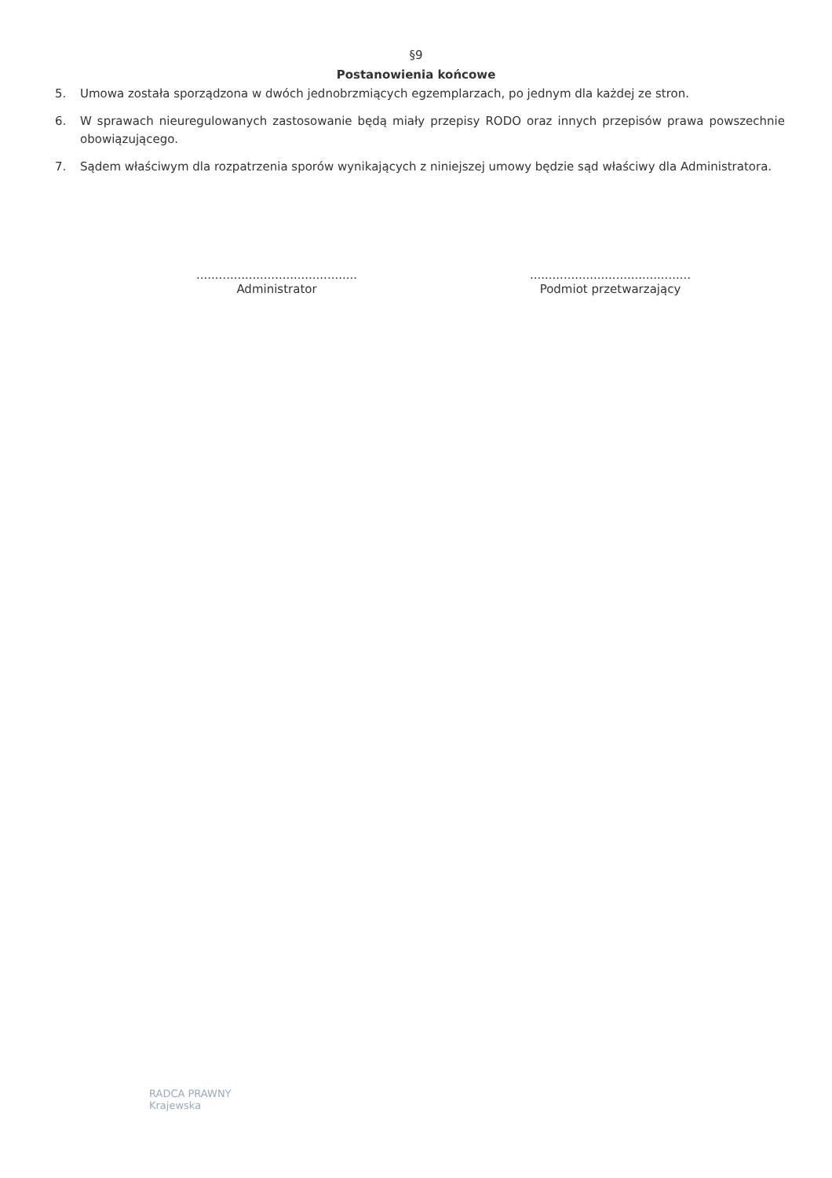§9
Postanowienia końcowe
5. Umowa została sporządzona w dwóch jednobrzmiących egzemplarzach, po jednym dla każdej ze stron.
6. W sprawach nieuregulowanych zastosowanie będą miały przepisy RODO oraz innych przepisów prawa powszechnie obowiązującego.
7. Sądem właściwym dla rozpatrzenia sporów wynikających z niniejszej umowy będzie sąd właściwy dla Administratora.
...........................................
Administrator
...........................................
Podmiot przetwarzający
RADCA PRAWNY
Krajewska